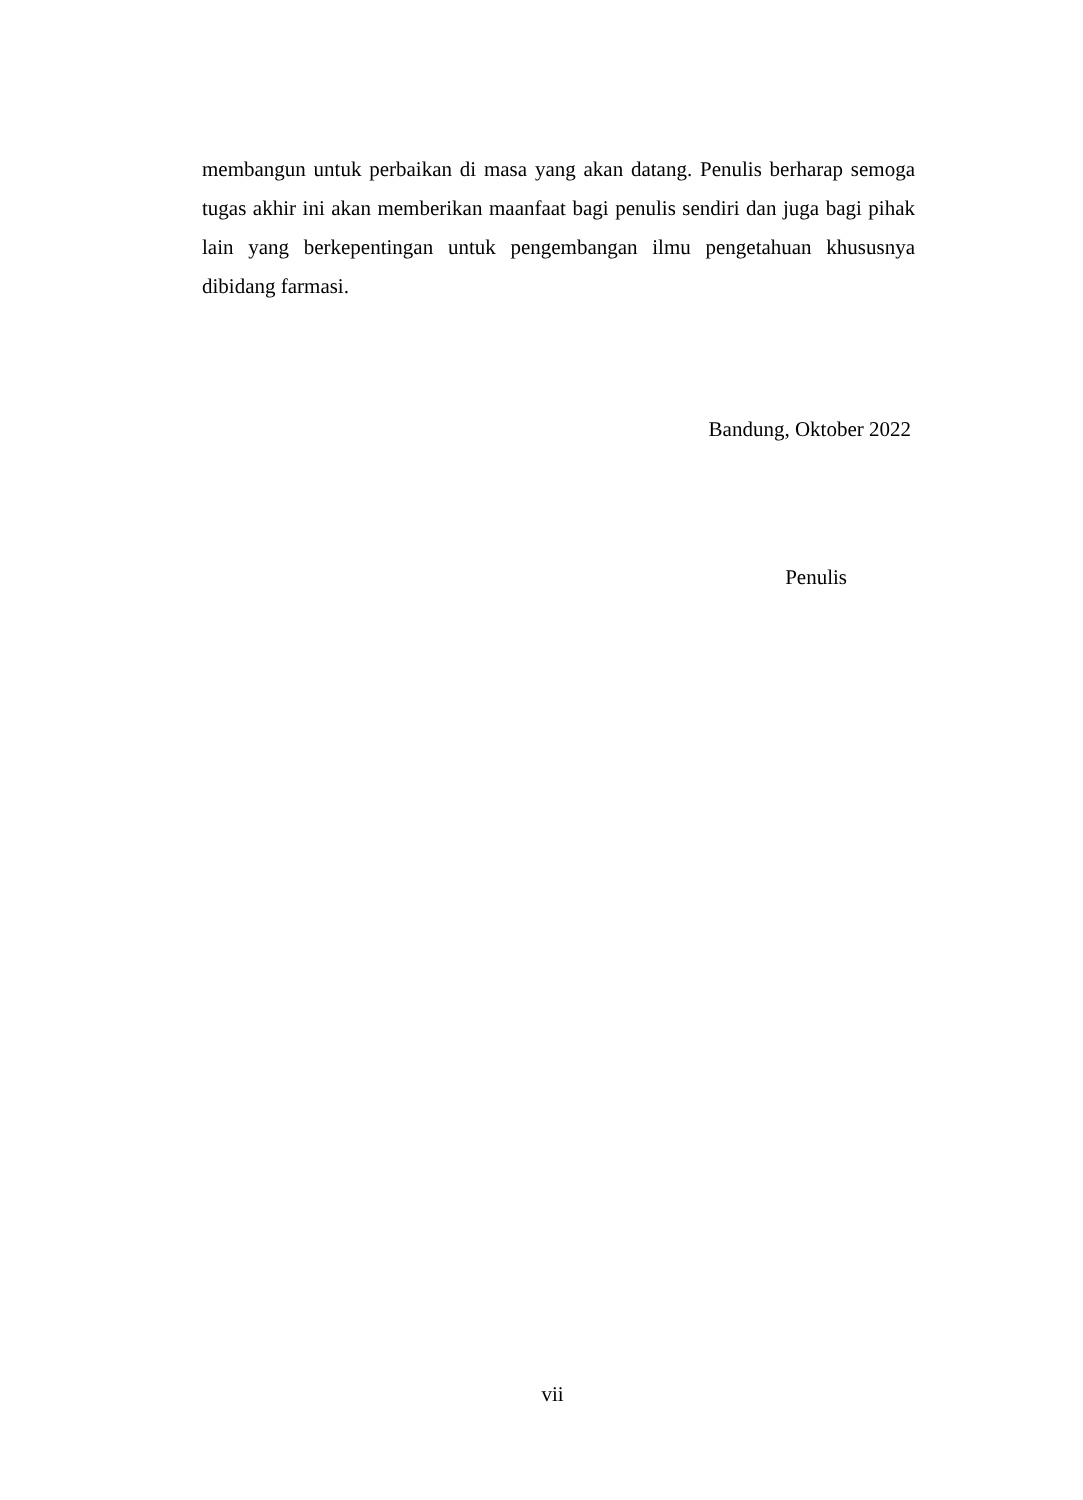membangun untuk perbaikan di masa yang akan datang. Penulis berharap semoga tugas akhir ini akan memberikan maanfaat bagi penulis sendiri dan juga bagi pihak lain yang berkepentingan untuk pengembangan ilmu pengetahuan khususnya dibidang farmasi.
Bandung, Oktober 2022
Penulis
vii